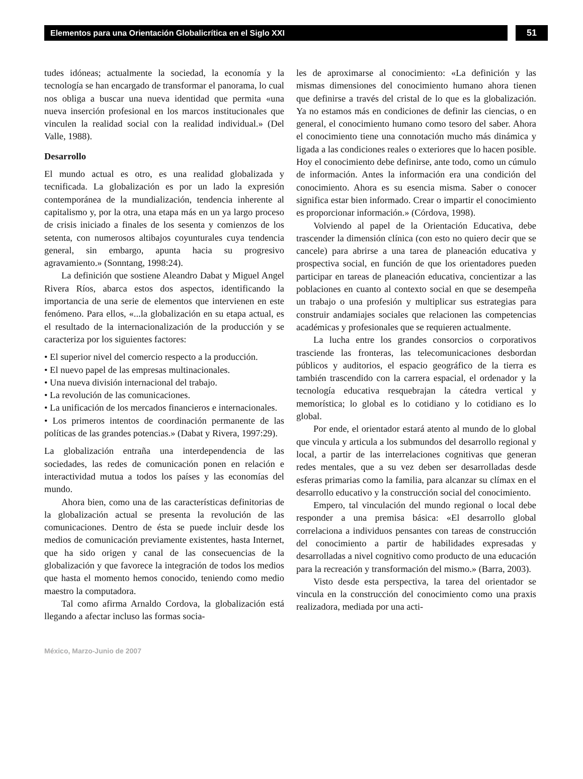Elementos para una Orientación Globalicrítica en el Siglo XXI
51
tudes idóneas; actualmente la sociedad, la economía y la tecnología se han encargado de transformar el panorama, lo cual nos obliga a buscar una nueva identidad que permita «una nueva inserción profesional en los marcos institucionales que vinculen la realidad social con la realidad individual.» (Del Valle, 1988).
Desarrollo
El mundo actual es otro, es una realidad globalizada y tecnificada. La globalización es por un lado la expresión contemporánea de la mundialización, tendencia inherente al capitalismo y, por la otra, una etapa más en un ya largo proceso de crisis iniciado a finales de los sesenta y comienzos de los setenta, con numerosos altibajos coyunturales cuya tendencia general, sin embargo, apunta hacia su progresivo agravamiento.» (Sonntang, 1998:24).
La definición que sostiene Aleandro Dabat y Miguel Angel Rivera Ríos, abarca estos dos aspectos, identificando la importancia de una serie de elementos que intervienen en este fenómeno. Para ellos, «...la globalización en su etapa actual, es el resultado de la internacionalización de la producción y se caracteriza por los siguientes factores:
• El superior nivel del comercio respecto a la producción.
• El nuevo papel de las empresas multinacionales.
• Una nueva división internacional del trabajo.
• La revolución de las comunicaciones.
• La unificación de los mercados financieros e internacionales.
• Los primeros intentos de coordinación permanente de las políticas de las grandes potencias.» (Dabat y Rivera, 1997:29).
La globalización entraña una interdependencia de las sociedades, las redes de comunicación ponen en relación e interactividad mutua a todos los países y las economías del mundo.
Ahora bien, como una de las características definitorias de la globalización actual se presenta la revolución de las comunicaciones. Dentro de ésta se puede incluir desde los medios de comunicación previamente existentes, hasta Internet, que ha sido origen y canal de las consecuencias de la globalización y que favorece la integración de todos los medios que hasta el momento hemos conocido, teniendo como medio maestro la computadora.
Tal como afirma Arnaldo Cordova, la globalización está llegando a afectar incluso las formas socia-
les de aproximarse al conocimiento: «La definición y las mismas dimensiones del conocimiento humano ahora tienen que definirse a través del cristal de lo que es la globalización. Ya no estamos más en condiciones de definir las ciencias, o en general, el conocimiento humano como tesoro del saber. Ahora el conocimiento tiene una connotación mucho más dinámica y ligada a las condiciones reales o exteriores que lo hacen posible. Hoy el conocimiento debe definirse, ante todo, como un cúmulo de información. Antes la información era una condición del conocimiento. Ahora es su esencia misma. Saber o conocer significa estar bien informado. Crear o impartir el conocimiento es proporcionar información.» (Córdova, 1998).
Volviendo al papel de la Orientación Educativa, debe trascender la dimensión clínica (con esto no quiero decir que se cancele) para abrirse a una tarea de planeación educativa y prospectiva social, en función de que los orientadores pueden participar en tareas de planeación educativa, concientizar a las poblaciones en cuanto al contexto social en que se desempeña un trabajo o una profesión y multiplicar sus estrategias para construir andamiajes sociales que relacionen las competencias académicas y profesionales que se requieren actualmente.
La lucha entre los grandes consorcios o corporativos trasciende las fronteras, las telecomunicaciones desbordan públicos y auditorios, el espacio geográfico de la tierra es también trascendido con la carrera espacial, el ordenador y la tecnología educativa resquebrajan la cátedra vertical y memorística; lo global es lo cotidiano y lo cotidiano es lo global.
Por ende, el orientador estará atento al mundo de lo global que vincula y articula a los submundos del desarrollo regional y local, a partir de las interrelaciones cognitivas que generan redes mentales, que a su vez deben ser desarrolladas desde esferas primarias como la familia, para alcanzar su clímax en el desarrollo educativo y la construcción social del conocimiento.
Empero, tal vinculación del mundo regional o local debe responder a una premisa básica: «El desarrollo global correlaciona a individuos pensantes con tareas de construcción del conocimiento a partir de habilidades expresadas y desarrolladas a nivel cognitivo como producto de una educación para la recreación y transformación del mismo.» (Barra, 2003).
Visto desde esta perspectiva, la tarea del orientador se vincula en la construcción del conocimiento como una praxis realizadora, mediada por una acti-
México, Marzo-Junio de 2007